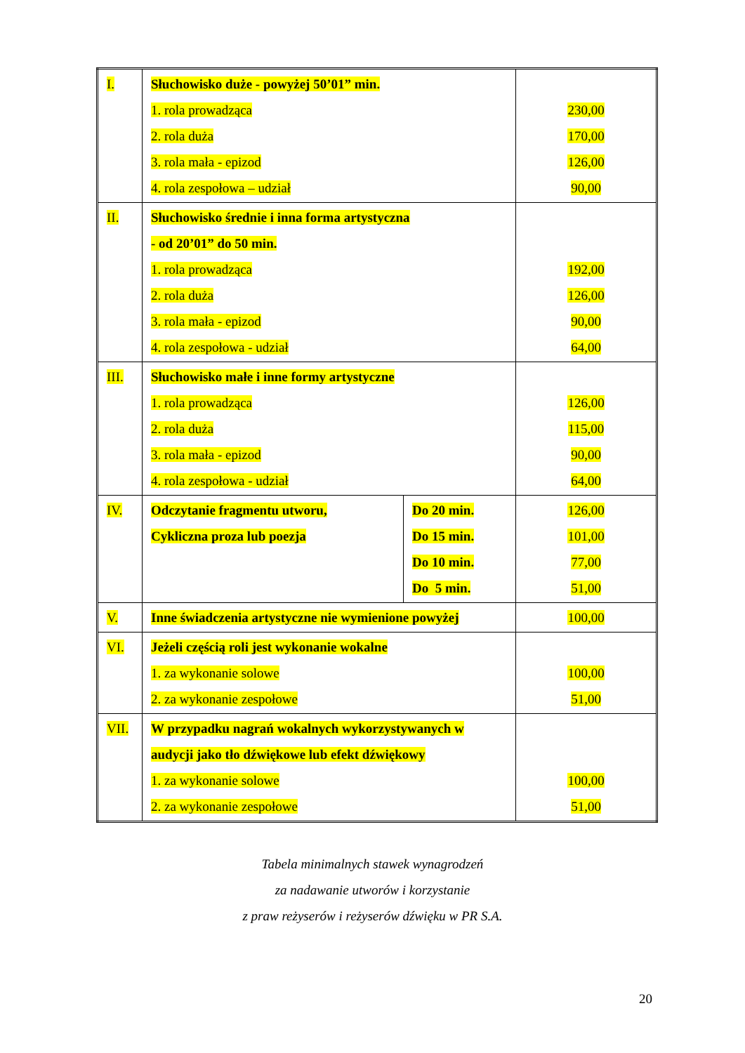| I. | Słuchowisko duże - powyżej 50’01” min. 1. rola prowadząca 2. rola duża 3. rola mała - epizod 4. rola zespołowa – udział | | 230,00 170,00 126,00 90,00 |
| II. | Słuchowisko średnie i inna forma artystyczna - od 20’01” do 50 min. 1. rola prowadząca 2. rola duża 3. rola mała - epizod 4. rola zespołowa - udział | | 192,00 126,00 90,00 64,00 |
| III. | Słuchowisko małe i inne formy artystyczne 1. rola prowadząca 2. rola duża 3. rola mała - epizod 4. rola zespołowa - udział | | 126,00 115,00 90,00 64,00 |
| IV. | Odczytanie fragmentu utworu, Cykliczna proza lub poezja | Do 20 min. Do 15 min. Do 10 min. Do 5 min. | 126,00 101,00 77,00 51,00 |
| V. | Inne świadczenia artystyczne nie wymienione powyżej | | 100,00 |
| VI. | Jeżeli częścią roli jest wykonanie wokalne 1. za wykonanie solowe 2. za wykonanie zespołowe | | 100,00 51,00 |
| VII. | W przypadku nagrań wokalnych wykorzystywanych w audycji jako tło dźwiękowe lub efekt dźwiękowy 1. za wykonanie solowe 2. za wykonanie zespołowe | | 100,00 51,00 |
Tabela minimalnych stawek wynagrodzeń
za nadawanie utworów i korzystanie
z praw reżyserów i reżyserów dźwięku w PR S.A.
20